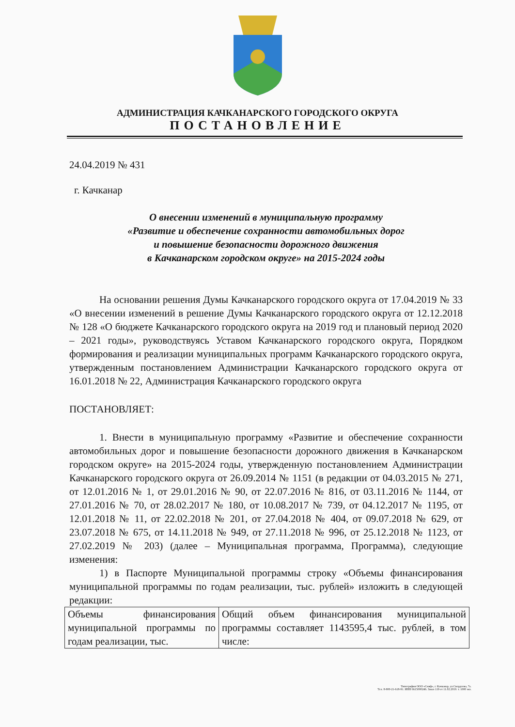АДМИНИСТРАЦИЯ КАЧКАНАРСКОГО ГОРОДСКОГО ОКРУГА
ПОСТАНОВЛЕНИЕ
24.04.2019 № 431
г. Качканар
О внесении изменений в муниципальную программу
«Развитие и обеспечение сохранности автомобильных дорог
и повышение безопасности дорожного движения
в Качканарском городском округе» на 2015-2024 годы
На основании решения Думы Качканарского городского округа от 17.04.2019 № 33 «О внесении изменений в решение Думы Качканарского городского округа от 12.12.2018 № 128 «О бюджете Качканарского городского округа на 2019 год и плановый период 2020 – 2021 годы», руководствуясь Уставом Качканарского городского округа, Порядком формирования и реализации муниципальных программ Качканарского городского округа, утвержденным постановлением Администрации Качканарского городского округа от 16.01.2018 № 22, Администрация Качканарского городского округа
ПОСТАНОВЛЯЕТ:
1. Внести в муниципальную программу «Развитие и обеспечение сохранности автомобильных дорог и повышение безопасности дорожного движения в Качканарском городском округе» на 2015-2024 годы, утвержденную постановлением Администрации Качканарского городского округа от 26.09.2014 № 1151 (в редакции от 04.03.2015 № 271, от 12.01.2016 № 1, от 29.01.2016 № 90, от 22.07.2016 № 816, от 03.11.2016 № 1144, от 27.01.2016 № 70, от 28.02.2017 № 180, от 10.08.2017 № 739, от 04.12.2017 № 1195, от 12.01.2018 № 11, от 22.02.2018 № 201, от 27.04.2018 № 404, от 09.07.2018 № 629, от 23.07.2018 № 675, от 14.11.2018 № 949, от 27.11.2018 № 996, от 25.12.2018 № 1123, от 27.02.2019 № 203) (далее – Муниципальная программа, Программа), следующие изменения:
1) в Паспорте Муниципальной программы строку «Объемы финансирования муниципальной программы по годам реализации, тыс. рублей» изложить в следующей редакции:
| Объемы финансирования муниципальной программы по годам реализации, тыс. | Общий объем финансирования муниципальной программы составляет 1143595,4 тыс. рублей, в том числе: |
Типография ООО «Скиф», г. Качканар, ул.Свердлова, 7а.
Тел. 8-900-21-618-91. ИНН 6615000246. Заказ 119 от 11.02.2019. т. 1000 экз.